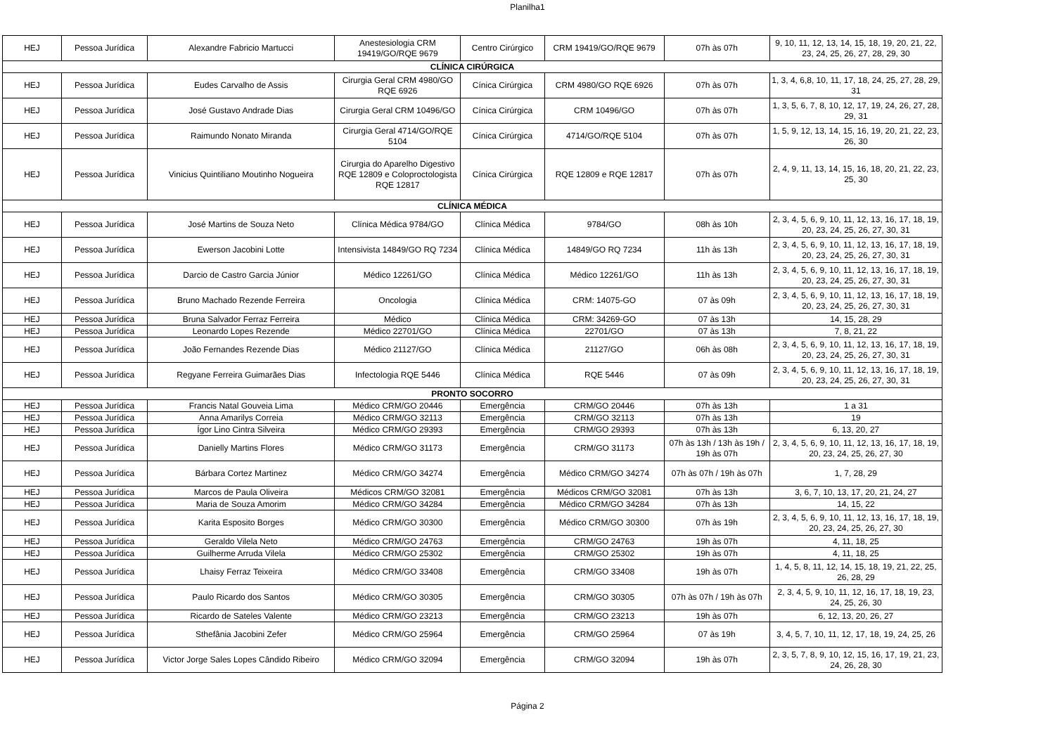Planilha1
| HEJ | Pessoa Jurídica | Alexandre Fabricio Martucci | Anestesiologia CRM 19419/GO/RQE 9679 | Centro Cirúrgico | CRM 19419/GO/RQE 9679 | 07h às 07h | 9, 10, 11, 12, 13, 14, 15, 18, 19, 20, 21, 22, 23, 24, 25, 26, 27, 28, 29, 30 |
| CLÍNICA CIRÚRGICA | | | | | | | |
| HEJ | Pessoa Jurídica | Eudes Carvalho de Assis | Cirurgia Geral CRM 4980/GO RQE 6926 | Cínica Cirúrgica | CRM 4980/GO RQE 6926 | 07h às 07h | 1, 3, 4, 6,8, 10, 11, 17, 18, 24, 25, 27, 28, 29, 31 |
| HEJ | Pessoa Jurídica | José Gustavo Andrade Dias | Cirurgia Geral CRM 10496/GO | Cínica Cirúrgica | CRM 10496/GO | 07h às 07h | 1, 3, 5, 6, 7, 8, 10, 12, 17, 19, 24, 26, 27, 28, 29, 31 |
| HEJ | Pessoa Jurídica | Raimundo Nonato Miranda | Cirurgia Geral 4714/GO/RQE 5104 | Cínica Cirúrgica | 4714/GO/RQE 5104 | 07h às 07h | 1, 5, 9, 12, 13, 14, 15, 16, 19, 20, 21, 22, 23, 26, 30 |
| HEJ | Pessoa Jurídica | Vinicius Quintiliano Moutinho Nogueira | Cirurgia do Aparelho Digestivo RQE 12809 e Coloproctologista RQE 12817 | Cínica Cirúrgica | RQE 12809 e RQE 12817 | 07h às 07h | 2, 4, 9, 11, 13, 14, 15, 16, 18, 20, 21, 22, 23, 25, 30 |
| CLÍNICA MÉDICA | | | | | | | |
| HEJ | Pessoa Jurídica | José Martins de Souza Neto | Clínica Médica 9784/GO | Clínica Médica | 9784/GO | 08h às 10h | 2, 3, 4, 5, 6, 9, 10, 11, 12, 13, 16, 17, 18, 19, 20, 23, 24, 25, 26, 27, 30, 31 |
| HEJ | Pessoa Jurídica | Ewerson Jacobini Lotte | Intensivista 14849/GO RQ 7234 | Clínica Médica | 14849/GO RQ 7234 | 11h às 13h | 2, 3, 4, 5, 6, 9, 10, 11, 12, 13, 16, 17, 18, 19, 20, 23, 24, 25, 26, 27, 30, 31 |
| HEJ | Pessoa Jurídica | Darcio de Castro Garcia Júnior | Médico 12261/GO | Clínica Médica | Médico 12261/GO | 11h às 13h | 2, 3, 4, 5, 6, 9, 10, 11, 12, 13, 16, 17, 18, 19, 20, 23, 24, 25, 26, 27, 30, 31 |
| HEJ | Pessoa Jurídica | Bruno Machado Rezende Ferreira | Oncologia | Clínica Médica | CRM: 14075-GO | 07 às 09h | 2, 3, 4, 5, 6, 9, 10, 11, 12, 13, 16, 17, 18, 19, 20, 23, 24, 25, 26, 27, 30, 31 |
| HEJ | Pessoa Jurídica | Bruna Salvador Ferraz Ferreira | Médico | Clínica Médica | CRM: 34269-GO | 07 às 13h | 14, 15, 28, 29 |
| HEJ | Pessoa Jurídica | Leonardo Lopes Rezende | Médico 22701/GO | Clínica Médica | 22701/GO | 07 às 13h | 7, 8, 21, 22 |
| HEJ | Pessoa Jurídica | João Fernandes Rezende Dias | Médico 21127/GO | Clínica Médica | 21127/GO | 06h às 08h | 2, 3, 4, 5, 6, 9, 10, 11, 12, 13, 16, 17, 18, 19, 20, 23, 24, 25, 26, 27, 30, 31 |
| HEJ | Pessoa Jurídica | Regyane Ferreira Guimarães Dias | Infectologia RQE 5446 | Clínica Médica | RQE 5446 | 07 às 09h | 2, 3, 4, 5, 6, 9, 10, 11, 12, 13, 16, 17, 18, 19, 20, 23, 24, 25, 26, 27, 30, 31 |
| PRONTO SOCORRO | | | | | | | |
| HEJ | Pessoa Jurídica | Francis Natal Gouveia Lima | Médico CRM/GO 20446 | Emergência | CRM/GO 20446 | 07h às 13h | 1 a 31 |
| HEJ | Pessoa Jurídica | Anna Amarilys Correia | Médico CRM/GO 32113 | Emergência | CRM/GO 32113 | 07h às 13h | 19 |
| HEJ | Pessoa Jurídica | Ígor Lino Cintra Silveira | Médico CRM/GO 29393 | Emergência | CRM/GO 29393 | 07h às 13h | 6, 13, 20, 27 |
| HEJ | Pessoa Jurídica | Danielly Martins Flores | Médico CRM/GO 31173 | Emergência | CRM/GO 31173 | 07h às 13h / 13h às 19h / 19h às 07h | 2, 3, 4, 5, 6, 9, 10, 11, 12, 13, 16, 17, 18, 19, 20, 23, 24, 25, 26, 27, 30 |
| HEJ | Pessoa Jurídica | Bárbara Cortez Martinez | Médico CRM/GO 34274 | Emergência | Médico CRM/GO 34274 | 07h às 07h / 19h às 07h | 1, 7, 28, 29 |
| HEJ | Pessoa Jurídica | Marcos de Paula Oliveira | Médicos CRM/GO 32081 | Emergência | Médicos CRM/GO 32081 | 07h às 13h | 3, 6, 7, 10, 13, 17, 20, 21, 24, 27 |
| HEJ | Pessoa Jurídica | Maria de Souza Amorim | Médico CRM/GO 34284 | Emergência | Médico CRM/GO 34284 | 07h às 13h | 14, 15, 22 |
| HEJ | Pessoa Jurídica | Karita Esposito Borges | Médico CRM/GO 30300 | Emergência | Médico CRM/GO 30300 | 07h às 19h | 2, 3, 4, 5, 6, 9, 10, 11, 12, 13, 16, 17, 18, 19, 20, 23, 24, 25, 26, 27, 30 |
| HEJ | Pessoa Jurídica | Geraldo Vilela Neto | Médico CRM/GO 24763 | Emergência | CRM/GO 24763 | 19h às 07h | 4, 11, 18, 25 |
| HEJ | Pessoa Jurídica | Guilherme Arruda Vilela | Médico CRM/GO 25302 | Emergência | CRM/GO 25302 | 19h às 07h | 4, 11, 18, 25 |
| HEJ | Pessoa Jurídica | Lhaisy Ferraz Teixeira | Médico CRM/GO 33408 | Emergência | CRM/GO 33408 | 19h às 07h | 1, 4, 5, 8, 11, 12, 14, 15, 18, 19, 21, 22, 25, 26, 28, 29 |
| HEJ | Pessoa Jurídica | Paulo Ricardo dos Santos | Médico CRM/GO 30305 | Emergência | CRM/GO 30305 | 07h às 07h / 19h às 07h | 2, 3, 4, 5, 9, 10, 11, 12, 16, 17, 18, 19, 23, 24, 25, 26, 30 |
| HEJ | Pessoa Jurídica | Ricardo de Sateles Valente | Médico CRM/GO 23213 | Emergência | CRM/GO 23213 | 19h às 07h | 6, 12, 13, 20, 26, 27 |
| HEJ | Pessoa Jurídica | Sthefânia Jacobini Zefer | Médico CRM/GO 25964 | Emergência | CRM/GO 25964 | 07 às 19h | 3, 4, 5, 7, 10, 11, 12, 17, 18, 19, 24, 25, 26 |
| HEJ | Pessoa Jurídica | Victor Jorge Sales Lopes Cândido Ribeiro | Médico CRM/GO 32094 | Emergência | CRM/GO 32094 | 19h às 07h | 2, 3, 5, 7, 8, 9, 10, 12, 15, 16, 17, 19, 21, 23, 24, 26, 28, 30 |
Página 2